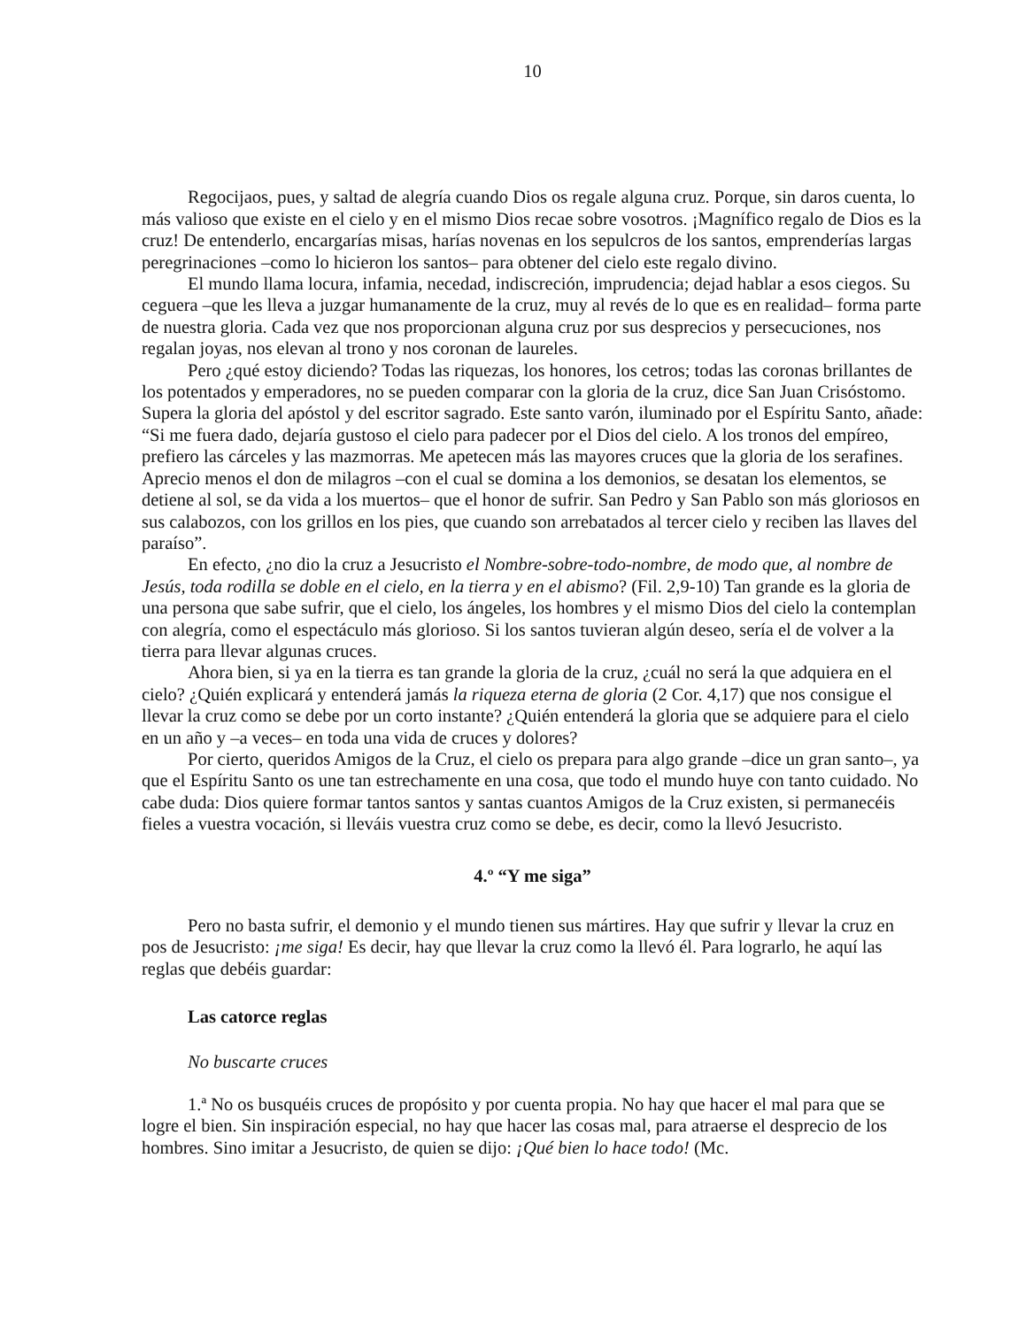10
Regocijaos, pues, y saltad de alegría cuando Dios os regale alguna cruz. Porque, sin daros cuenta, lo más valioso que existe en el cielo y en el mismo Dios recae sobre vosotros. ¡Magnífico regalo de Dios es la cruz! De entenderlo, encargarías misas, harías novenas en los sepulcros de los santos, emprenderías largas peregrinaciones –como lo hicieron los santos– para obtener del cielo este regalo divino.
El mundo llama locura, infamia, necedad, indiscreción, imprudencia; dejad hablar a esos ciegos. Su ceguera –que les lleva a juzgar humanamente de la cruz, muy al revés de lo que es en realidad– forma parte de nuestra gloria. Cada vez que nos proporcionan alguna cruz por sus desprecios y persecuciones, nos regalan joyas, nos elevan al trono y nos coronan de laureles.
Pero ¿qué estoy diciendo? Todas las riquezas, los honores, los cetros; todas las coronas brillantes de los potentados y emperadores, no se pueden comparar con la gloria de la cruz, dice San Juan Crisóstomo. Supera la gloria del apóstol y del escritor sagrado. Este santo varón, iluminado por el Espíritu Santo, añade: “Si me fuera dado, dejaría gustoso el cielo para padecer por el Dios del cielo. A los tronos del empíreo, prefiero las cárceles y las mazmorras. Me apetecen más las mayores cruces que la gloria de los serafines. Aprecio menos el don de milagros –con el cual se domina a los demonios, se desatan los elementos, se detiene al sol, se da vida a los muertos– que el honor de sufrir. San Pedro y San Pablo son más gloriosos en sus calabozos, con los grillos en los pies, que cuando son arrebatados al tercer cielo y reciben las llaves del paraíso”.
En efecto, ¿no dio la cruz a Jesucristo el Nombre-sobre-todo-nombre, de modo que, al nombre de Jesús, toda rodilla se doble en el cielo, en la tierra y en el abismo? (Fil. 2,9-10) Tan grande es la gloria de una persona que sabe sufrir, que el cielo, los ángeles, los hombres y el mismo Dios del cielo la contemplan con alegría, como el espectáculo más glorioso. Si los santos tuvieran algún deseo, sería el de volver a la tierra para llevar algunas cruces.
Ahora bien, si ya en la tierra es tan grande la gloria de la cruz, ¿cuál no será la que adquiera en el cielo? ¿Quién explicará y entenderá jamás la riqueza eterna de gloria (2 Cor. 4,17) que nos consigue el llevar la cruz como se debe por un corto instante? ¿Quién entenderá la gloria que se adquiere para el cielo en un año y –a veces– en toda una vida de cruces y dolores?
Por cierto, queridos Amigos de la Cruz, el cielo os prepara para algo grande –dice un gran santo–, ya que el Espíritu Santo os une tan estrechamente en una cosa, que todo el mundo huye con tanto cuidado. No cabe duda: Dios quiere formar tantos santos y santas cuantos Amigos de la Cruz existen, si permanecéis fieles a vuestra vocación, si lleváis vuestra cruz como se debe, es decir, como la llevó Jesucristo.
4.º “Y me siga”
Pero no basta sufrir, el demonio y el mundo tienen sus mártires. Hay que sufrir y llevar la cruz en pos de Jesucristo: ¡me siga! Es decir, hay que llevar la cruz como la llevó él. Para lograrlo, he aquí las reglas que debéis guardar:
Las catorce reglas
No buscarte cruces
1.ª No os busquéis cruces de propósito y por cuenta propia. No hay que hacer el mal para que se logre el bien. Sin inspiración especial, no hay que hacer las cosas mal, para atraerse el desprecio de los hombres. Sino imitar a Jesucristo, de quien se dijo: ¡Qué bien lo hace todo! (Mc.